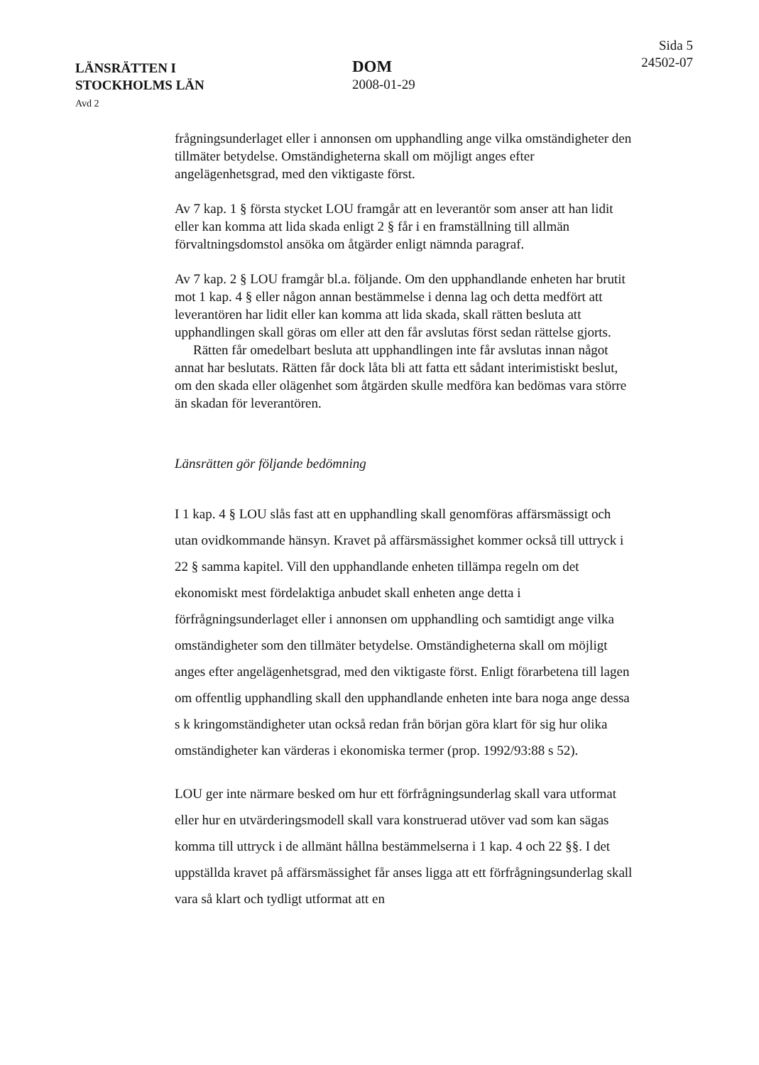LÄNSRÄTTEN I
STOCKHOLMS LÄN
Avd 2
DOM
2008-01-29
Sida 5
24502-07
frågningsunderlaget eller i annonsen om upphandling ange vilka omständigheter den tillmäter betydelse. Omständigheterna skall om möjligt anges efter angelägenhetsgrad, med den viktigaste först.
Av 7 kap. 1 § första stycket LOU framgår att en leverantör som anser att han lidit eller kan komma att lida skada enligt 2 § får i en framställning till allmän förvaltningsdomstol ansöka om åtgärder enligt nämnda paragraf.
Av 7 kap. 2 § LOU framgår bl.a. följande. Om den upphandlande enheten har brutit mot 1 kap. 4 § eller någon annan bestämmelse i denna lag och detta medfört att leverantören har lidit eller kan komma att lida skada, skall rätten besluta att upphandlingen skall göras om eller att den får avslutas först sedan rättelse gjorts.
Rätten får omedelbart besluta att upphandlingen inte får avslutas innan något annat har beslutats. Rätten får dock låta bli att fatta ett sådant interimistiskt beslut, om den skada eller olägenhet som åtgärden skulle medföra kan bedömas vara större än skadan för leverantören.
Länsrätten gör följande bedömning
I 1 kap. 4 § LOU slås fast att en upphandling skall genomföras affärsmässigt och utan ovidkommande hänsyn. Kravet på affärsmässighet kommer också till uttryck i 22 § samma kapitel. Vill den upphandlande enheten tillämpa regeln om det ekonomiskt mest fördelaktiga anbudet skall enheten ange detta i förfrågningsunderlaget eller i annonsen om upphandling och samtidigt ange vilka omständigheter som den tillmäter betydelse. Omständigheterna skall om möjligt anges efter angelägenhetsgrad, med den viktigaste först. Enligt förarbetena till lagen om offentlig upphandling skall den upphandlande enheten inte bara noga ange dessa s k kringomständigheter utan också redan från början göra klart för sig hur olika omständigheter kan värderas i ekonomiska termer (prop. 1992/93:88 s 52).
LOU ger inte närmare besked om hur ett förfrågningsunderlag skall vara utformat eller hur en utvärderingsmodell skall vara konstruerad utöver vad som kan sägas komma till uttryck i de allmänt hållna bestämmelserna i 1 kap. 4 och 22 §§. I det uppställda kravet på affärsmässighet får anses ligga att ett förfrågningsunderlag skall vara så klart och tydligt utformat att en